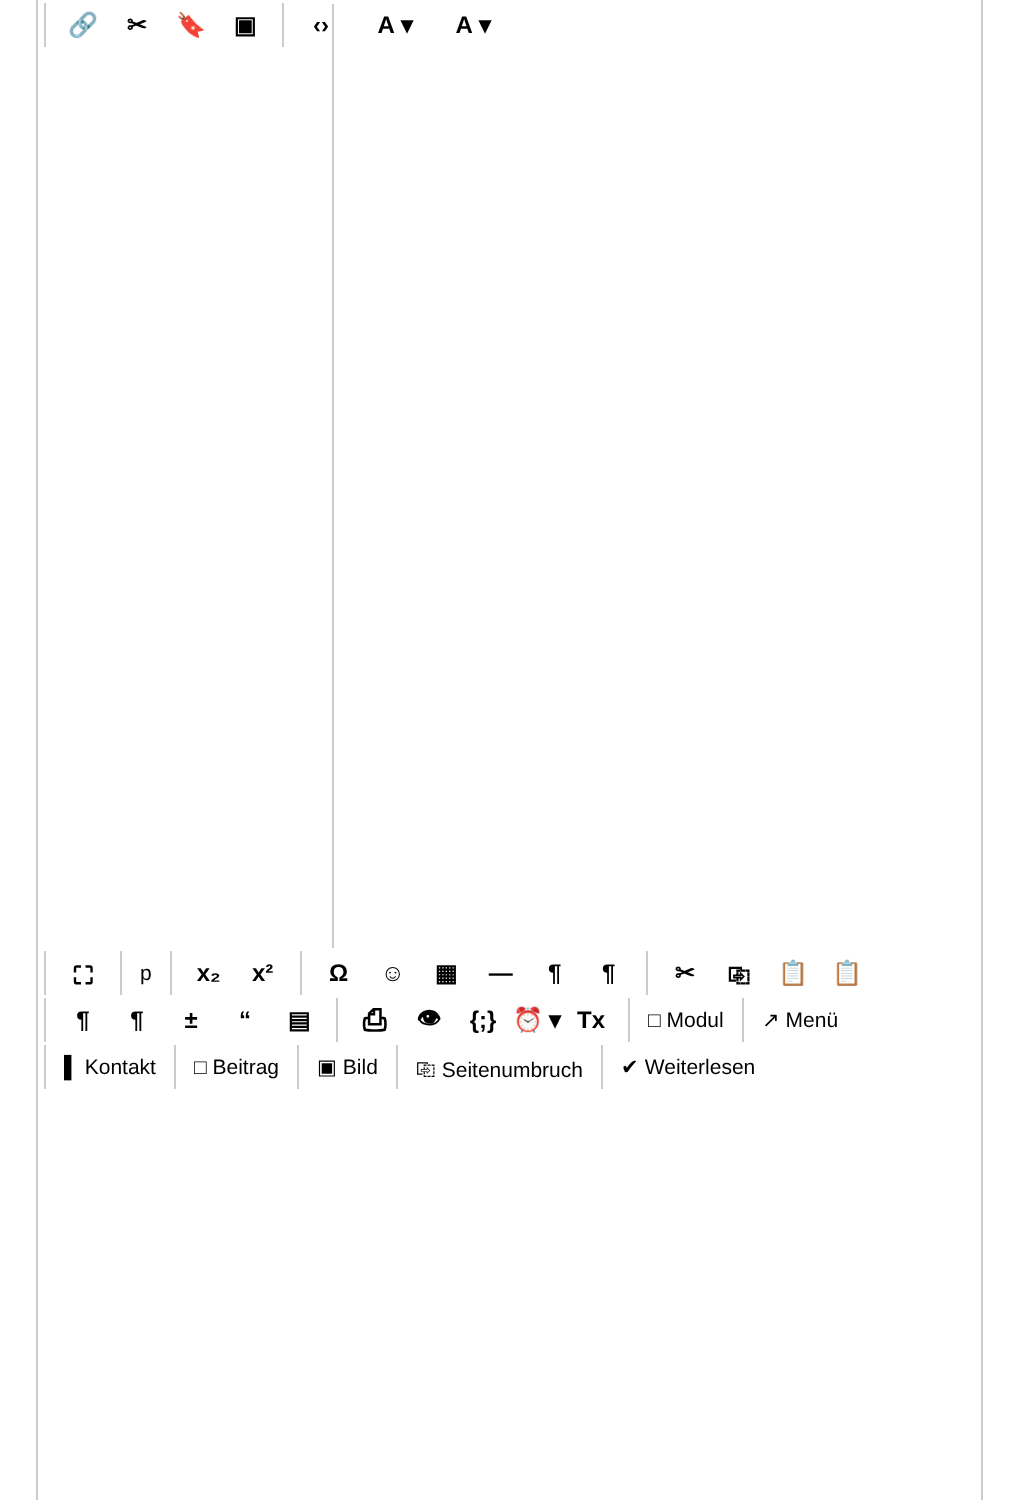🔗 ✂ 🔖 ▣ ‹› A ▾ A ▾
⛶ p x₂ x² Ω ☺ ▦ — ¶ ¶ ✂ ⎘ 📋 📋
¶ ¶ ± “▤ ⎙ 👁 {;} ⏰ ▾ Tx □ Modul ↗ Menü
▌ Kontakt □ Beitrag ▣ Bild ⎘ Seitenumbruch ✔ Weiterlesen